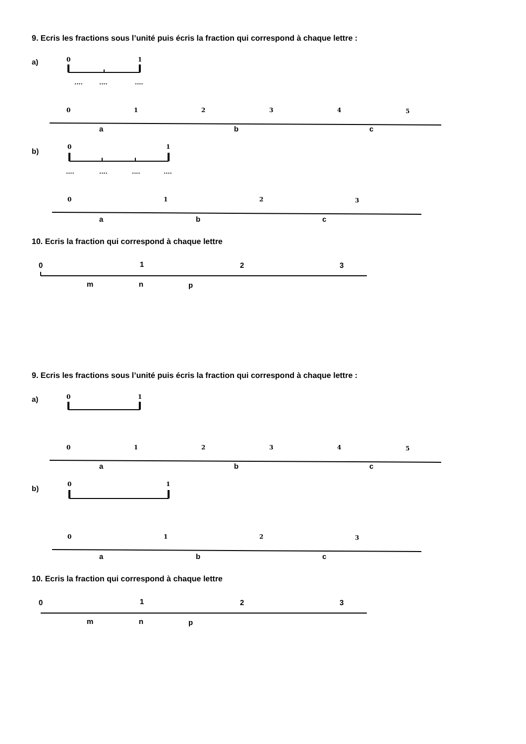9. Ecris les fractions sous l’unité puis écris la fraction qui correspond à chaque lettre :
a)
b)
10. Ecris la fraction qui correspond à chaque lettre
0
1
0
1
2
3
4
5
0
1
0
1
2
3
....
....
....
....
....
....
....
a
b
c
a
b
c
0
1
2
3
m
n
p
9. Ecris les fractions sous l’unité puis écris la fraction qui correspond à chaque lettre :
a)
b)
10. Ecris la fraction qui correspond à chaque lettre
0
1
0
1
2
3
4
5
0
1
0
1
2
3
a
b
c
a
b
c
0
1
2
3
m
n
p